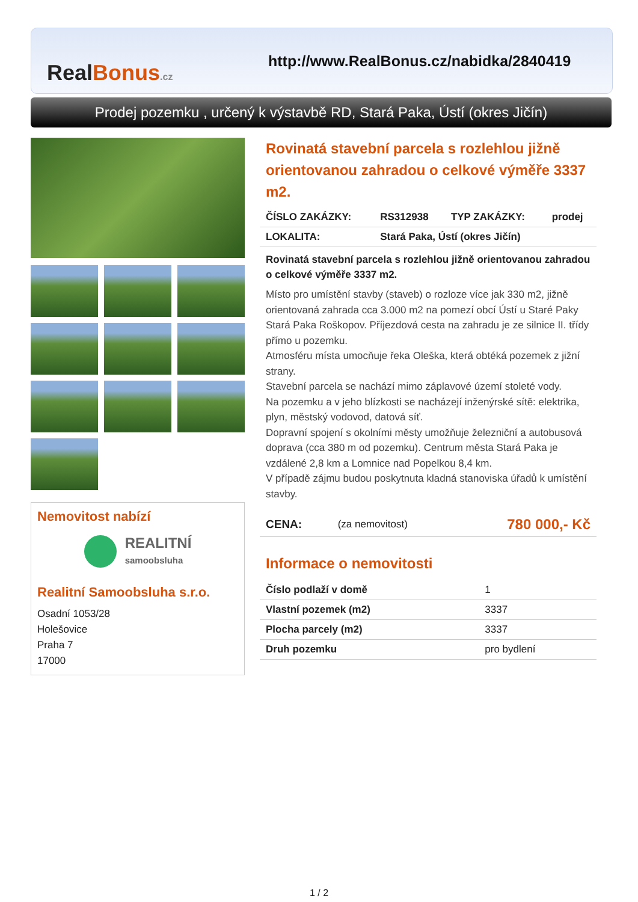RealBonus.cz
http://www.RealBonus.cz/nabidka/2840419
Prodej pozemku , určený k výstavbě RD, Stará Paka, Ústí (okres Jičín)
Nemovitost nabízí
REALITNÍ
samoobsluha
Realitní Samoobsluha s.r.o.
Osadní 1053/28
Holešovice
Praha 7
17000
Rovinatá stavební parcela s rozlehlou jižně orientovanou zahradou o celkové výměře 3337 m2.
| ČÍSLO ZAKÁZKY: | RS312938 | TYP ZAKÁZKY: | prodej |
| LOKALITA: | Stará Paka, Ústí (okres Jičín) | | |
Rovinatá stavební parcela s rozlehlou jižně orientovanou zahradou o celkové výměře 3337 m2.
Místo pro umístění stavby (staveb) o rozloze více jak 330 m2, jižně orientovaná zahrada cca 3.000 m2 na pomezí obcí Ústí u Staré Paky Stará Paka Roškopov. Příjezdová cesta na zahradu je ze silnice II. třídy přímo u pozemku.
Atmosféru místa umocňuje řeka Oleška, která obtéká pozemek z jižní strany.
Stavební parcela se nachází mimo záplavové území stoleté vody.
Na pozemku a v jeho blízkosti se nacházejí inženýrské sítě: elektrika, plyn, městský vodovod, datová síť.
Dopravní spojení s okolními městy umožňuje železniční a autobusová doprava (cca 380 m od pozemku). Centrum města Stará Paka je vzdálené 2,8 km a Lomnice nad Popelkou 8,4 km.
V případě zájmu budou poskytnuta kladná stanoviska úřadů k umístění stavby.
| CENA: | (za nemovitost) | 780 000,- Kč |
Informace o nemovitosti
| Číslo podlaží v domě | 1 |
| Vlastní pozemek (m2) | 3337 |
| Plocha parcely (m2) | 3337 |
| Druh pozemku | pro bydlení |
1 / 2